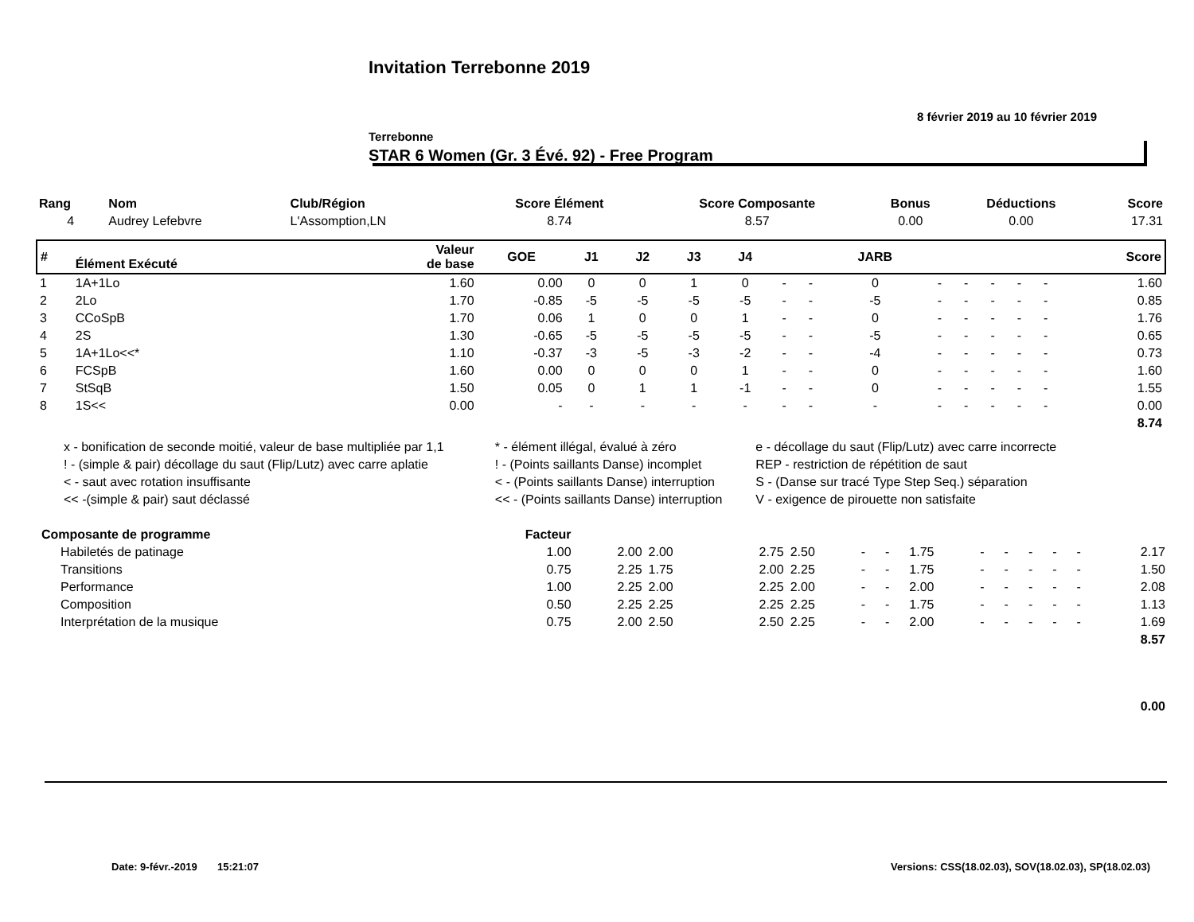Invitation Terrebonne 2019
8 février 2019 au 10 février 2019
Terrebonne
STAR 6 Women (Gr. 3 Évé. 92) - Free Program
| Rang | Nom | Club/Région | Score Élément | Score Composante | Bonus | Déductions | Score |
| --- | --- | --- | --- | --- | --- | --- | --- |
| 4 | Audrey Lefebvre | L'Assomption,LN | 8.74 | 8.57 | 0.00 | 0.00 | 17.31 |
| # | Élément Exécuté | Valeur de base | GOE | J1 | J2 | J3 | J4 | | | JARB | | | | | | Score |
| --- | --- | --- | --- | --- | --- | --- | --- | --- | --- | --- | --- | --- | --- | --- | --- | --- |
| 1 | 1A+1Lo | 1.60 | 0.00 | 0 | 0 | 1 | 0 | - | - | 0 | - | - | - | - | - | 1.60 |
| 2 | 2Lo | 1.70 | -0.85 | -5 | -5 | -5 | -5 | - | - | -5 | - | - | - | - | - | 0.85 |
| 3 | CCoSpB | 1.70 | 0.06 | 1 | 0 | 0 | 1 | - | - | 0 | - | - | - | - | - | 1.76 |
| 4 | 2S | 1.30 | -0.65 | -5 | -5 | -5 | -5 | - | - | -5 | - | - | - | - | - | 0.65 |
| 5 | 1A+1Lo<<* | 1.10 | -0.37 | -3 | -5 | -3 | -2 | - | - | -4 | - | - | - | - | - | 0.73 |
| 6 | FCSpB | 1.60 | 0.00 | 0 | 0 | 0 | 1 | - | - | 0 | - | - | - | - | - | 1.60 |
| 7 | StSqB | 1.50 | 0.05 | 0 | 1 | 1 | -1 | - | - | 0 | - | - | - | - | - | 1.55 |
| 8 | 1S<< | 0.00 | - | - | - | - | - | - | - | - | - | - | - | - | - | 0.00 |
| | | | | | | | | | | | | | | | | 8.74 |
| x - bonification de seconde moitié, valeur de base multipliée par 1,1 | * - élément illégal, évalué à zéro | e - décollage du saut (Flip/Lutz) avec carre incorrecte |
| ! - (simple & pair) décollage du saut (Flip/Lutz) avec carre aplatie | ! - (Points saillants Danse) incomplet | REP - restriction de répétition de saut |
| < - saut avec rotation insuffisante | < - (Points saillants Danse) interruption | S - (Danse sur tracé Type Step Seq.) séparation |
| << -(simple & pair) saut déclassé | << - (Points saillants Danse) interruption | V - exigence de pirouette non satisfaite |
| Composante de programme | Facteur | | | | | | | | | | | | | |
| Habiletés de patinage | 1.00 | 2.00 | 2.00 | 2.75 | 2.50 | - | - | 1.75 | - | - | - | - | - | 2.17 |
| Transitions | 0.75 | 2.25 | 1.75 | 2.00 | 2.25 | - | - | 1.75 | - | - | - | - | - | 1.50 |
| Performance | 1.00 | 2.25 | 2.00 | 2.25 | 2.00 | - | - | 2.00 | - | - | - | - | - | 2.08 |
| Composition | 0.50 | 2.25 | 2.25 | 2.25 | 2.25 | - | - | 1.75 | - | - | - | - | - | 1.13 |
| Interprétation de la musique | 0.75 | 2.00 | 2.50 | 2.50 | 2.25 | - | - | 2.00 | - | - | - | - | - | 1.69 |
| | | | | | | | | | | | | | | 8.57 |
| | | | | | | | | | | | | | | 0.00 |
Date: 9-févr.-2019 15:21:07
Versions: CSS(18.02.03), SOV(18.02.03), SP(18.02.03)